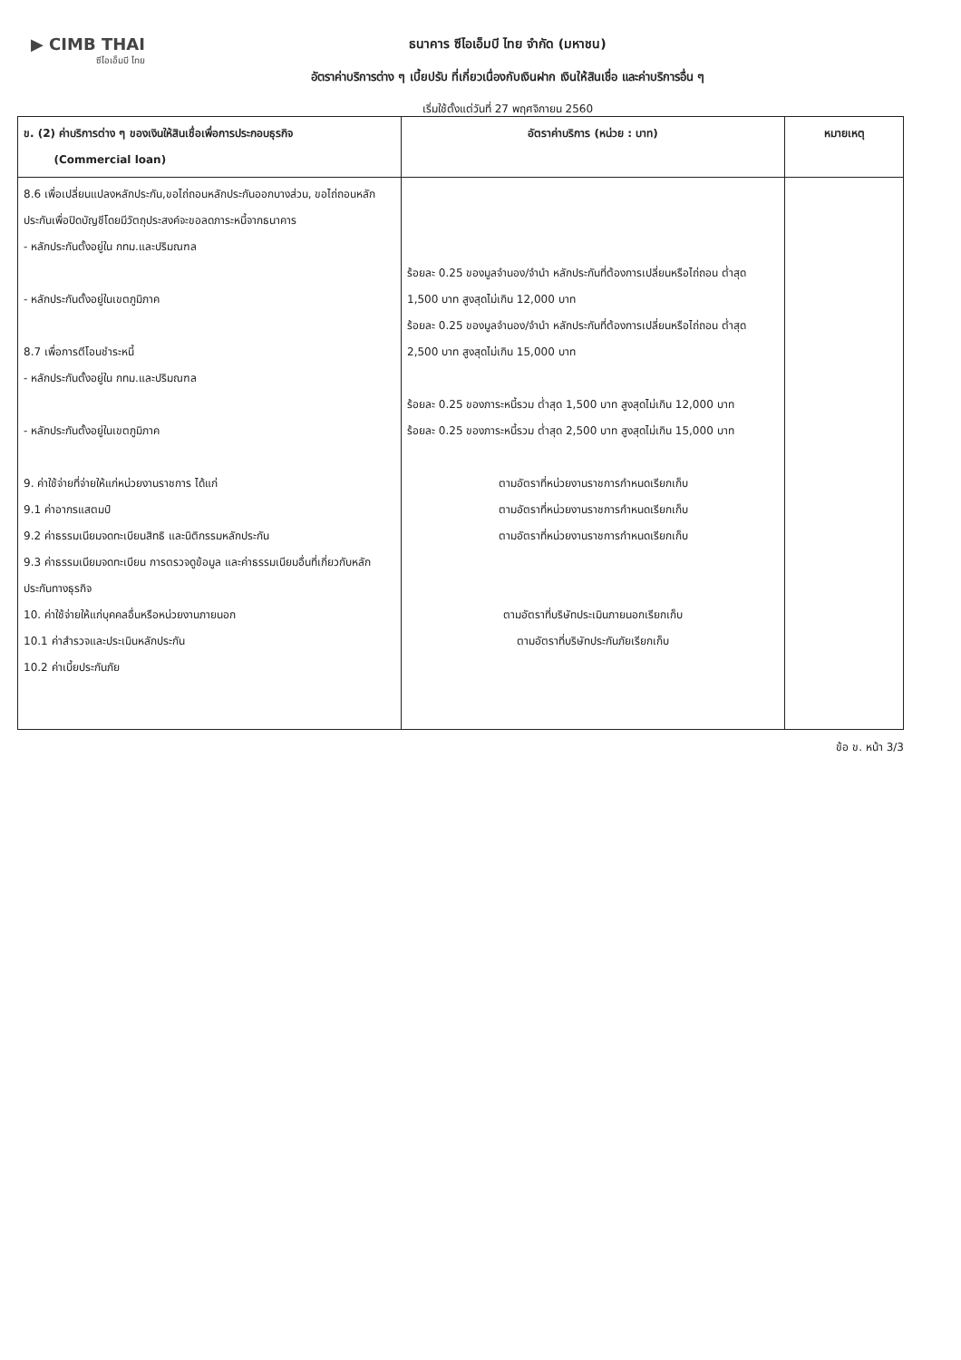▶ CIMB THAI
ซีไอเอ็มบี ไทย
ธนาคาร ซีไอเอ็มบี ไทย จำกัด (มหาชน)
อัตราค่าบริการต่าง ๆ เบี้ยปรับ ที่เกี่ยวเนื่องกับเงินฝาก เงินให้สินเชื่อ และค่าบริการอื่น ๆ
เริ่มใช้ตั้งแต่วันที่ 27 พฤศจิกายน 2560
| ข. (2) ค่าบริการต่าง ๆ ของเงินให้สินเชื่อเพื่อการประกอบธุรกิจ (Commercial loan) | อัตราค่าบริการ (หน่วย : บาท) | หมายเหตุ |
| --- | --- | --- |
| 8.6 เพื่อเปลี่ยนแปลงหลักประกัน,ขอไถ่ถอนหลักประกันออกบางส่วน, ขอไถ่ถอนหลักประกันเพื่อปิดบัญชีโดยมีวัตถุประสงค์จะขอลดภาระหนี้จากธนาคาร - หลักประกันตั้งอยู่ใน กทม.และปริมณฑล - หลักประกันตั้งอยู่ในเขตภูมิภาค 8.7 เพื่อการตีโอนชำระหนี้ - หลักประกันตั้งอยู่ใน กทม.และปริมณฑล - หลักประกันตั้งอยู่ในเขตภูมิภาค 9. ค่าใช้จ่ายที่จ่ายให้แก่หน่วยงานราชการ ได้แก่ 9.1 ค่าอากรแสตมป์ 9.2 ค่าธรรมเนียมจดทะเบียนสิทธิ และนิติกรรมหลักประกัน 9.3 ค่าธรรมเนียมจดทะเบียน การตรวจดูข้อมูล และค่าธรรมเนียมอื่นที่เกี่ยวกับหลักประกันทางธุรกิจ 10. ค่าใช้จ่ายให้แก่บุคคลอื่นหรือหน่วยงานภายนอก 10.1 ค่าสำรวจและประเมินหลักประกัน 10.2 ค่าเบี้ยประกันภัย | ร้อยละ 0.25 ของมูลจำนอง/จำนำ หลักประกันที่ต้องการเปลี่ยนหรือไถ่ถอน ต่ำสุด 1,500 บาท สูงสุดไม่เกิน 12,000 บาท ร้อยละ 0.25 ของมูลจำนอง/จำนำ หลักประกันที่ต้องการเปลี่ยนหรือไถ่ถอน ต่ำสุด 2,500 บาท สูงสุดไม่เกิน 15,000 บาท ร้อยละ 0.25 ของภาระหนี้รวม ต่ำสุด 1,500 บาท สูงสุดไม่เกิน 12,000 บาท ร้อยละ 0.25 ของภาระหนี้รวม ต่ำสุด 2,500 บาท สูงสุดไม่เกิน 15,000 บาท ตามอัตราที่หน่วยงานราชการกำหนดเรียกเก็บ ตามอัตราที่หน่วยงานราชการกำหนดเรียกเก็บ ตามอัตราที่หน่วยงานราชการกำหนดเรียกเก็บ ตามอัตราที่บริษัทประเมินภายนอกเรียกเก็บ ตามอัตราที่บริษัทประกันภัยเรียกเก็บ | |
ข้อ ข. หน้า 3/3